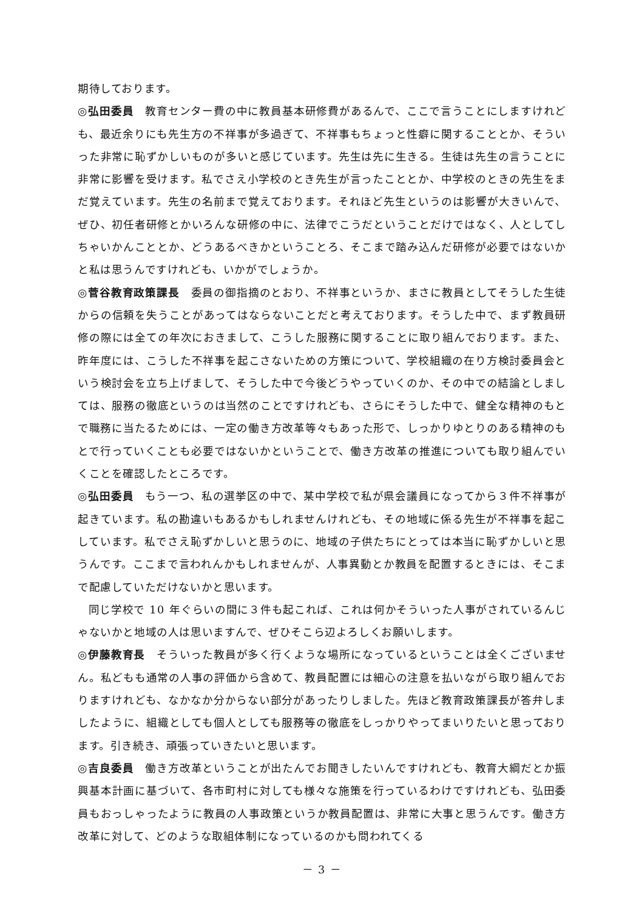期待しております。
◎弘田委員　教育センター費の中に教員基本研修費があるんで、ここで言うことにしますけれども、最近余りにも先生方の不祥事が多過ぎて、不祥事もちょっと性癖に関することとか、そういった非常に恥ずかしいものが多いと感じています。先生は先に生きる。生徒は先生の言うことに非常に影響を受けます。私でさえ小学校のとき先生が言ったこととか、中学校のときの先生をまだ覚えています。先生の名前まで覚えております。それほど先生というのは影響が大きいんで、ぜひ、初任者研修とかいろんな研修の中に、法律でこうだということだけではなく、人としてしちゃいかんこととか、どうあるべきかということろ、そこまで踏み込んだ研修が必要ではないかと私は思うんですけれども、いかがでしょうか。
◎菅谷教育政策課長　委員の御指摘のとおり、不祥事というか、まさに教員としてそうした生徒からの信頼を失うことがあってはならないことだと考えております。そうした中で、まず教員研修の際には全ての年次におきまして、こうした服務に関することに取り組んでおります。また、昨年度には、こうした不祥事を起こさないための方策について、学校組織の在り方検討委員会という検討会を立ち上げまして、そうした中で今後どうやっていくのか、その中での結論としましては、服務の徹底というのは当然のことですけれども、さらにそうした中で、健全な精神のもとで職務に当たるためには、一定の働き方改革等々もあった形で、しっかりゆとりのある精神のもとで行っていくことも必要ではないかということで、働き方改革の推進についても取り組んでいくことを確認したところです。
◎弘田委員　もう一つ、私の選挙区の中で、某中学校で私が県会議員になってから３件不祥事が起きています。私の勘違いもあるかもしれませんけれども、その地域に係る先生が不祥事を起こしています。私でさえ恥ずかしいと思うのに、地域の子供たちにとっては本当に恥ずかしいと思うんです。ここまで言われんかもしれませんが、人事異動とか教員を配置するときには、そこまで配慮していただけないかと思います。
同じ学校で 10 年ぐらいの間に３件も起これば、これは何かそういった人事がされているんじゃないかと地域の人は思いますんで、ぜひそこら辺よろしくお願いします。
◎伊藤教育長　そういった教員が多く行くような場所になっているということは全くございません。私どもも通常の人事の評価から含めて、教員配置には細心の注意を払いながら取り組んでおりますけれども、なかなか分からない部分があったりしました。先ほど教育政策課長が答弁しましたように、組織としても個人としても服務等の徹底をしっかりやってまいりたいと思っております。引き続き、頑張っていきたいと思います。
◎吉良委員　働き方改革ということが出たんでお聞きしたいんですけれども、教育大綱だとか振興基本計画に基づいて、各市町村に対しても様々な施策を行っているわけですけれども、弘田委員もおっしゃったように教員の人事政策というか教員配置は、非常に大事と思うんです。働き方改革に対して、どのような取組体制になっているのかも問われてくる
－ 3 －